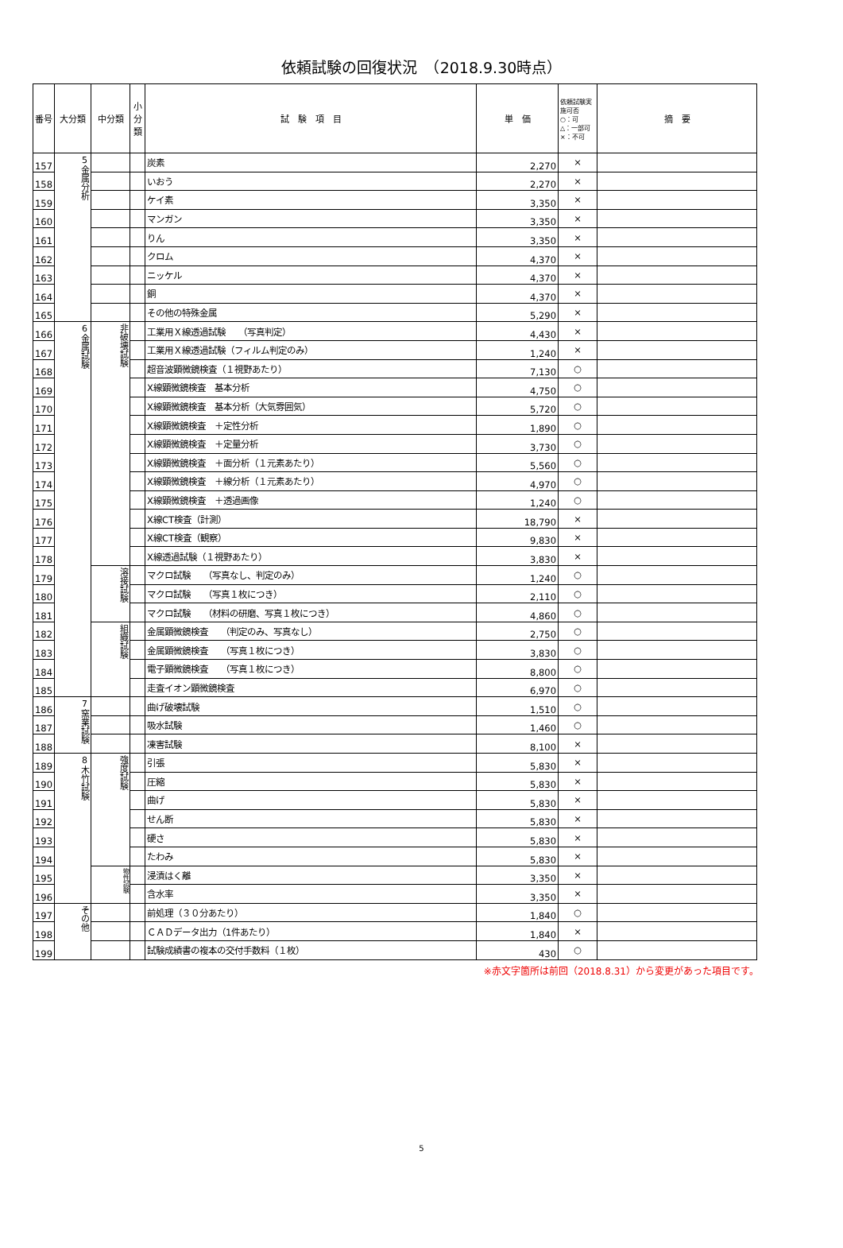依頼試験の回復状況　（2018.9.30時点）
| 番号 | 大分類 | 中分類 | 小分類 | 試 験 項 目 | 単 価 | 依頼試験実施可否 ○：可 △：一部可 ×：不可 | 摘 要 |
| --- | --- | --- | --- | --- | --- | --- | --- |
| 157 | 5金属分析 | | | 炭素 | 2,270 | × | |
| 158 | | | | いおう | 2,270 | × | |
| 159 | | | | ケイ素 | 3,350 | × | |
| 160 | | | | マンガン | 3,350 | × | |
| 161 | | | | りん | 3,350 | × | |
| 162 | | | | クロム | 4,370 | × | |
| 163 | | | | ニッケル | 4,370 | × | |
| 164 | | | | 銅 | 4,370 | × | |
| 165 | | | | その他の特殊金属 | 5,290 | × | |
| 166 | 6金属試験 | 非破壊試験 | | 工業用Ｘ線透過試験 （写真判定） | 4,430 | × | |
| 167 | | | | 工業用Ｘ線透過試験（フィルム判定のみ） | 1,240 | × | |
| 168 | | | | 超音波顕微鏡検査（１視野あたり） | 7,130 | ○ | |
| 169 | | | | X線顕微鏡検査 基本分析 | 4,750 | ○ | |
| 170 | | | | X線顕微鏡検査 基本分析（大気雰囲気） | 5,720 | ○ | |
| 171 | | | | X線顕微鏡検査 ＋定性分析 | 1,890 | ○ | |
| 172 | | | | X線顕微鏡検査 ＋定量分析 | 3,730 | ○ | |
| 173 | | | | X線顕微鏡検査 ＋面分析（１元素あたり） | 5,560 | ○ | |
| 174 | | | | X線顕微鏡検査 ＋線分析（１元素あたり） | 4,970 | ○ | |
| 175 | | | | X線顕微鏡検査 ＋透過画像 | 1,240 | ○ | |
| 176 | | | | X線CT検査（計測） | 18,790 | × | |
| 177 | | | | X線CT検査（観察） | 9,830 | × | |
| 178 | | | | X線透過試験（１視野あたり） | 3,830 | × | |
| 179 | | 溶接試験 | | マクロ試験 （写真なし、判定のみ） | 1,240 | ○ | |
| 180 | | | | マクロ試験 （写真１枚につき） | 2,110 | ○ | |
| 181 | | | | マクロ試験 （材料の研磨、写真１枚につき） | 4,860 | ○ | |
| 182 | | 組織試験 | | 金属顕微鏡検査 （判定のみ、写真なし） | 2,750 | ○ | |
| 183 | | | | 金属顕微鏡検査 （写真１枚につき） | 3,830 | ○ | |
| 184 | | | | 電子顕微鏡検査 （写真１枚につき） | 8,800 | ○ | |
| 185 | | | | 走査イオン顕微鏡検査 | 6,970 | ○ | |
| 186 | 7窯業試験 | | | 曲げ破壊試験 | 1,510 | ○ | |
| 187 | | | | 吸水試験 | 1,460 | ○ | |
| 188 | | | | 凍害試験 | 8,100 | × | |
| 189 | 8木竹試験 | 強度試験 | | 引張 | 5,830 | × | |
| 190 | | | | 圧縮 | 5,830 | × | |
| 191 | | | | 曲げ | 5,830 | × | |
| 192 | | | | せん断 | 5,830 | × | |
| 193 | | | | 硬さ | 5,830 | × | |
| 194 | | | | たわみ | 5,830 | × | |
| 195 | | 物性試験 | | 浸漬はく離 | 3,350 | × | |
| 196 | | | | 含水率 | 3,350 | × | |
| 197 | その他 | | | 前処理（３０分あたり） | 1,840 | ○ | |
| 198 | | | | ＣＡＤデータ出力（1件あたり） | 1,840 | × | |
| 199 | | | | 試験成績書の複本の交付手数料（１枚） | 430 | ○ | |
※赤文字箇所は前回（2018.8.31）から変更があった項目です。
5